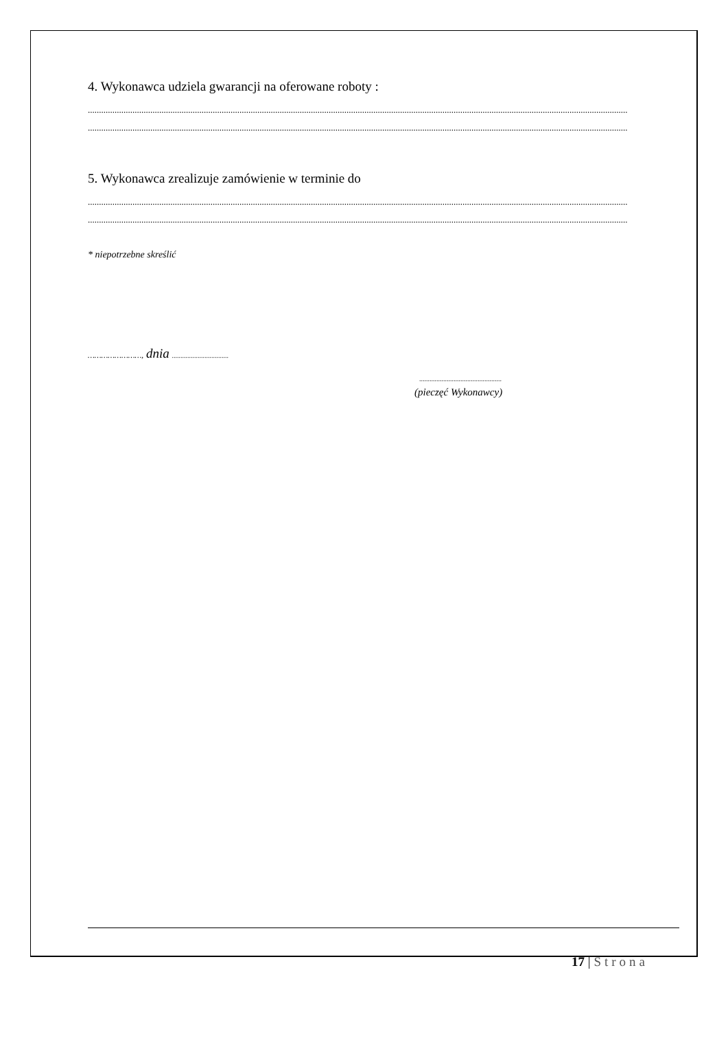4. Wykonawca udziela gwarancji na oferowane roboty :
..................................................................................................................................................................................................................................................
..................................................................................................................................................................................................................................................
5. Wykonawca zrealizuje zamówienie w terminie do
..................................................................................................................................................................................................................................................
..................................................................................................................................................................................................................................................
* niepotrzebne skreślić
……………………, dnia .................................
................................................
(pieczęć Wykonawcy)
17 | Strona